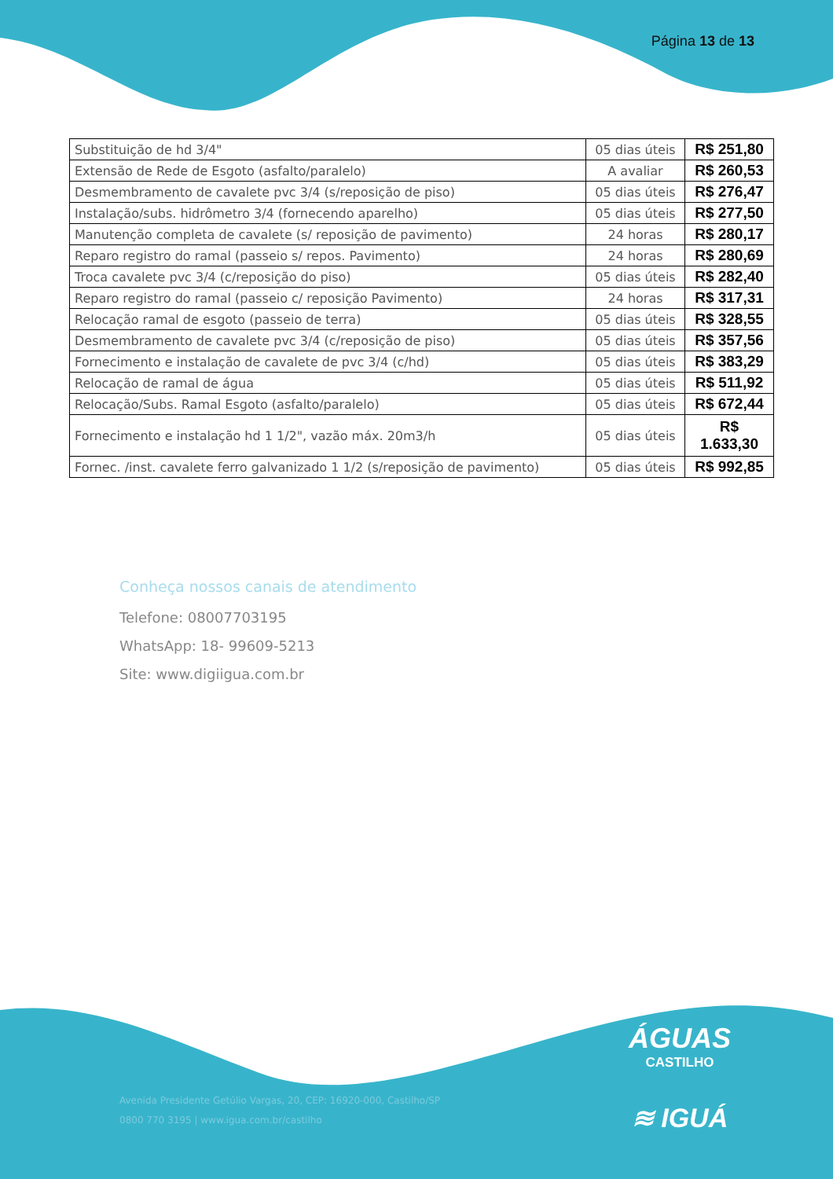Página 13 de 13
| Substituição de hd 3/4" | 05 dias úteis | R$ 251,80 |
| Extensão de Rede de Esgoto (asfalto/paralelo) | A avaliar | R$ 260,53 |
| Desmembramento de cavalete pvc 3/4 (s/reposição de piso) | 05 dias úteis | R$ 276,47 |
| Instalação/subs. hidrômetro 3/4 (fornecendo aparelho) | 05 dias úteis | R$ 277,50 |
| Manutenção completa de cavalete (s/ reposição de pavimento) | 24 horas | R$ 280,17 |
| Reparo registro do ramal (passeio s/ repos. Pavimento) | 24 horas | R$ 280,69 |
| Troca cavalete pvc 3/4 (c/reposição do piso) | 05 dias úteis | R$ 282,40 |
| Reparo registro do ramal (passeio c/ reposição Pavimento) | 24 horas | R$ 317,31 |
| Relocação ramal de esgoto (passeio de terra) | 05 dias úteis | R$ 328,55 |
| Desmembramento de cavalete pvc 3/4 (c/reposição de piso) | 05 dias úteis | R$ 357,56 |
| Fornecimento e instalação de cavalete de pvc 3/4 (c/hd) | 05 dias úteis | R$ 383,29 |
| Relocação de ramal de água | 05 dias úteis | R$ 511,92 |
| Relocação/Subs. Ramal Esgoto (asfalto/paralelo) | 05 dias úteis | R$ 672,44 |
| Fornecimento e instalação hd 1 1/2", vazão máx. 20m3/h | 05 dias úteis | R$ 1.633,30 |
| Fornec. /inst. cavalete ferro galvanizado 1 1/2 (s/reposição de pavimento) | 05 dias úteis | R$ 992,85 |
Conheça nossos canais de atendimento
Telefone: 08007703195
WhatsApp: 18- 99609-5213
Site: www.digiigua.com.br
ÁGUAS
CASTILHO
≋ IGUÁ
Avenida Presidente Getúlio Vargas, 20, CEP: 16920-000, Castilho/SP
0800 770 3195 | www.igua.com.br/castilho